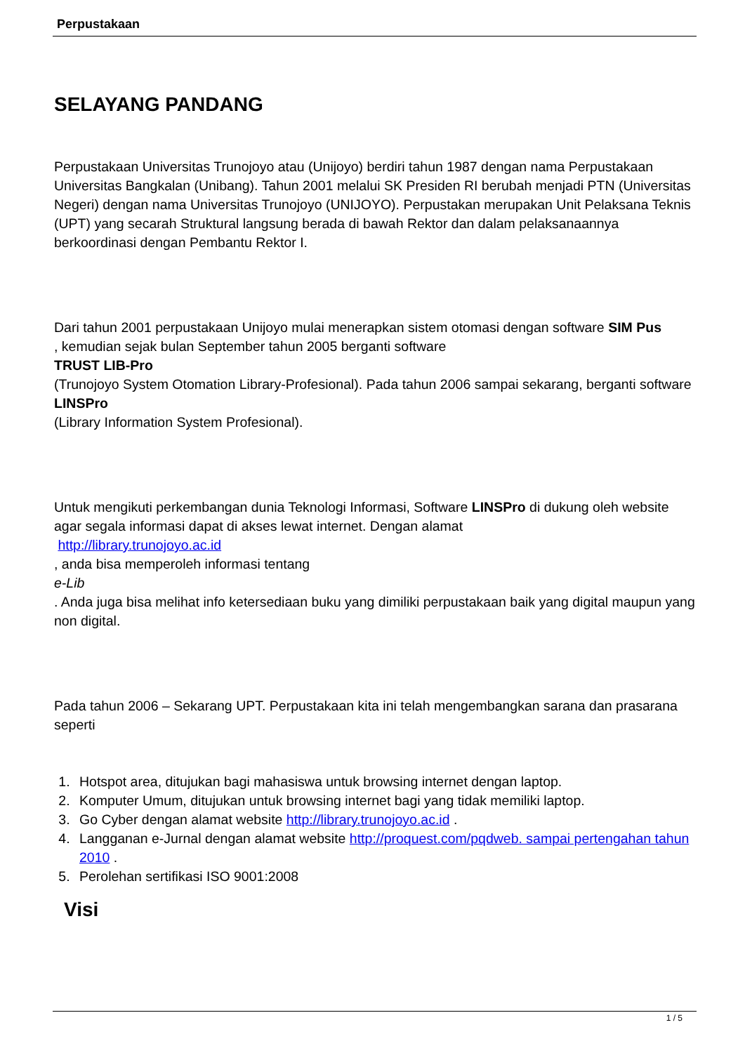Perpustakaan
SELAYANG PANDANG
Perpustakaan Universitas Trunojoyo atau (Unijoyo) berdiri tahun 1987 dengan nama Perpustakaan Universitas Bangkalan (Unibang). Tahun 2001 melalui SK Presiden RI berubah menjadi PTN (Universitas Negeri) dengan nama Universitas Trunojoyo (UNIJOYO). Perpustakan merupakan Unit Pelaksana Teknis (UPT) yang secarah Struktural langsung berada di bawah Rektor dan dalam pelaksanaannya berkoordinasi dengan Pembantu Rektor I.
Dari tahun 2001 perpustakaan Unijoyo mulai menerapkan sistem otomasi dengan software SIM Pus
, kemudian sejak bulan September tahun 2005 berganti software
TRUST LIB-Pro
(Trunojoyo System Otomation Library-Profesional). Pada tahun 2006 sampai sekarang, berganti software
LINSPro
(Library Information System Profesional).
Untuk mengikuti perkembangan dunia Teknologi Informasi, Software LINSPro di dukung oleh website agar segala informasi dapat di akses lewat internet. Dengan alamat
http://library.trunojoyo.ac.id
, anda bisa memperoleh informasi tentang
e-Lib
. Anda juga bisa melihat info ketersediaan buku yang dimiliki perpustakaan baik yang digital maupun yang non digital.
Pada tahun 2006 – Sekarang UPT. Perpustakaan kita ini telah mengembangkan sarana dan prasarana seperti
1. Hotspot area, ditujukan bagi mahasiswa untuk browsing internet dengan laptop.
2. Komputer Umum, ditujukan untuk browsing internet bagi yang tidak memiliki laptop.
3. Go Cyber dengan alamat website http://library.trunojoyo.ac.id .
4. Langganan e-Jurnal dengan alamat website http://proquest.com/pqdweb. sampai pertengahan tahun 2010 .
5. Perolehan sertifikasi ISO 9001:2008
Visi
1 / 5